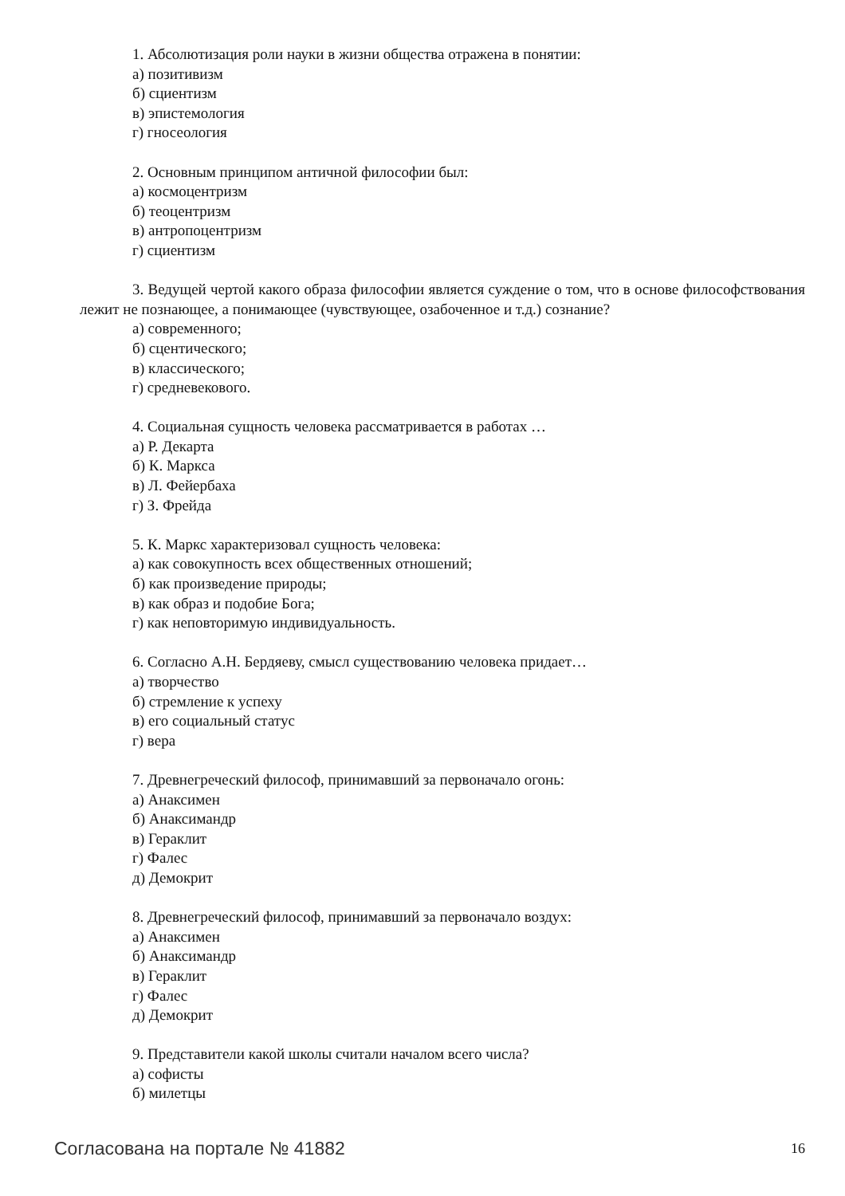1. Абсолютизация роли науки в жизни общества отражена в понятии:
а) позитивизм
б) сциентизм
в) эпистемология
г) гносеология
2. Основным принципом античной философии был:
а) космоцентризм
б) теоцентризм
в) антропоцентризм
г) сциентизм
3. Ведущей чертой какого образа философии является суждение о том, что в основе философствования лежит не познающее, а понимающее (чувствующее, озабоченное и т.д.) сознание?
а) современного;
б) сцентического;
в) классического;
г) средневекового.
4. Социальная сущность человека рассматривается в работах …
а) Р. Декарта
б) К. Маркса
в) Л. Фейербаха
г) З. Фрейда
5. К. Маркс характеризовал сущность человека:
а) как совокупность всех общественных отношений;
б) как произведение природы;
в) как образ и подобие Бога;
г) как неповторимую индивидуальность.
6. Согласно А.Н. Бердяеву, смысл существованию человека придает…
а) творчество
б) стремление к успеху
в) его социальный статус
г) вера
7. Древнегреческий философ, принимавший за первоначало огонь:
а) Анаксимен
б) Анаксимандр
в) Гераклит
г) Фалес
д) Демокрит
8. Древнегреческий философ, принимавший за первоначало воздух:
а) Анаксимен
б) Анаксимандр
в) Гераклит
г) Фалес
д) Демокрит
9. Представители какой школы считали началом всего числа?
а) софисты
б) милетцы
Согласована на портале № 41882 16